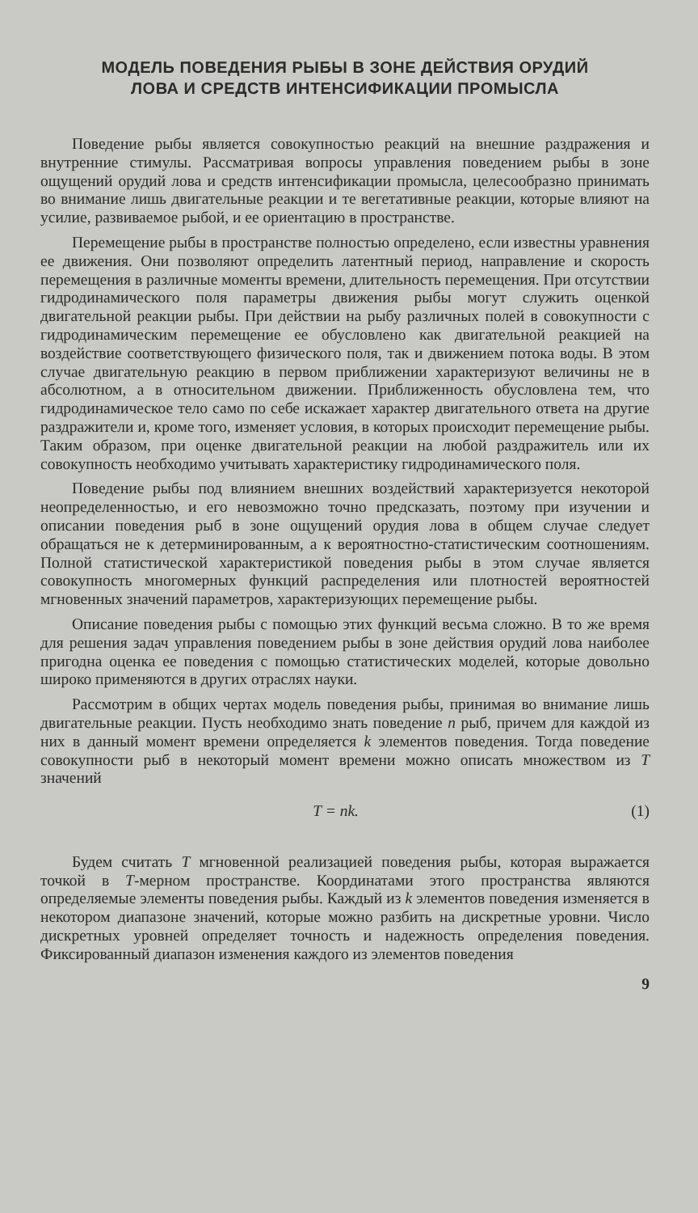МОДЕЛЬ ПОВЕДЕНИЯ РЫБЫ В ЗОНЕ ДЕЙСТВИЯ ОРУДИЙ
ЛОВА И СРЕДСТВ ИНТЕНСИФИКАЦИИ ПРОМЫСЛА
Поведение рыбы является совокупностью реакций на внешние раздражения и внутренние стимулы. Рассматривая вопросы управления поведением рыбы в зоне ощущений орудий лова и средств интенсификации промысла, целесообразно принимать во внимание лишь двигательные реакции и те вегетативные реакции, которые влияют на усилие, развиваемое рыбой, и ее ориентацию в пространстве.
Перемещение рыбы в пространстве полностью определено, если известны уравнения ее движения. Они позволяют определить латентный период, направление и скорость перемещения в различные моменты времени, длительность перемещения. При отсутствии гидродинамического поля параметры движения рыбы могут служить оценкой двигательной реакции рыбы. При действии на рыбу различных полей в совокупности с гидродинамическим перемещение ее обусловлено как двигательной реакцией на воздействие соответствующего физического поля, так и движением потока воды. В этом случае двигательную реакцию в первом приближении характеризуют величины не в абсолютном, а в относительном движении. Приближенность обусловлена тем, что гидродинамическое тело само по себе искажает характер двигательного ответа на другие раздражители и, кроме того, изменяет условия, в которых происходит перемещение рыбы. Таким образом, при оценке двигательной реакции на любой раздражитель или их совокупность необходимо учитывать характеристику гидродинамического поля.
Поведение рыбы под влиянием внешних воздействий характеризуется некоторой неопределенностью, и его невозможно точно предсказать, поэтому при изучении и описании поведения рыб в зоне ощущений орудия лова в общем случае следует обращаться не к детерминированным, а к вероятностно-статистическим соотношениям. Полной статистической характеристикой поведения рыбы в этом случае является совокупность многомерных функций распределения или плотностей вероятностей мгновенных значений параметров, характеризующих перемещение рыбы.
Описание поведения рыбы с помощью этих функций весьма сложно. В то же время для решения задач управления поведением рыбы в зоне действия орудий лова наиболее пригодна оценка ее поведения с помощью статистических моделей, которые довольно широко применяются в других отраслях науки.
Рассмотрим в общих чертах модель поведения рыбы, принимая во внимание лишь двигательные реакции. Пусть необходимо знать поведение n рыб, причем для каждой из них в данный момент времени определяется k элементов поведения. Тогда поведение совокупности рыб в некоторый момент времени можно описать множеством из T значений
T = nk. (1)
Будем считать T мгновенной реализацией поведения рыбы, которая выражается точкой в T-мерном пространстве. Координатами этого пространства являются определяемые элементы поведения рыбы. Каждый из k элементов поведения изменяется в некотором диапазоне значений, которые можно разбить на дискретные уровни. Число дискретных уровней определяет точность и надежность определения поведения. Фиксированный диапазон изменения каждого из элементов поведения
9